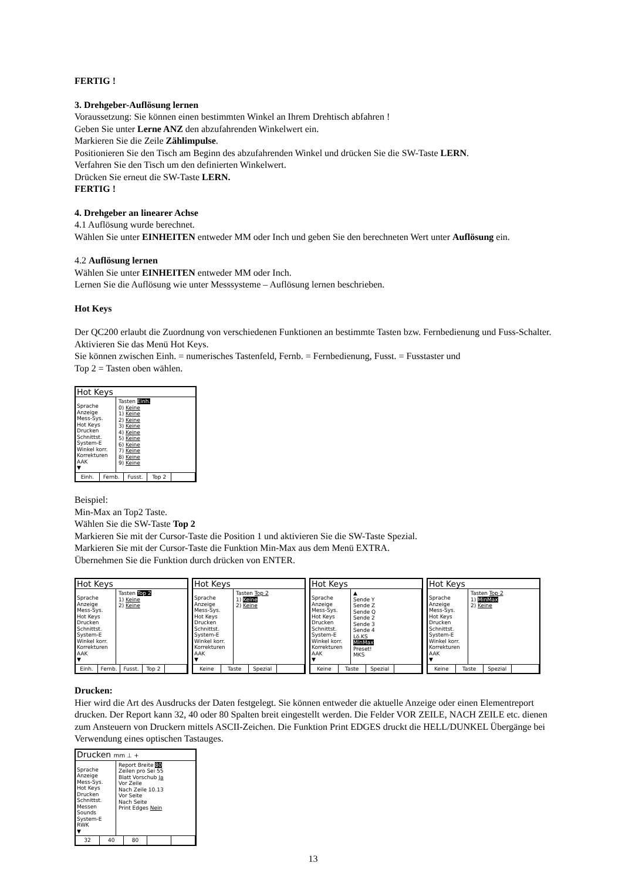FERTIG !
3. Drehgeber-Auflösung lernen
Voraussetzung: Sie können einen bestimmten Winkel an Ihrem Drehtisch abfahren !
Geben Sie unter Lerne ANZ den abzufahrenden Winkelwert ein.
Markieren Sie die Zeile Zählimpulse.
Positionieren Sie den Tisch am Beginn des abzufahrenden Winkel und drücken Sie die SW-Taste LERN.
Verfahren Sie den Tisch um den definierten Winkelwert.
Drücken Sie erneut die SW-Taste LERN.
FERTIG !
4. Drehgeber an linearer Achse
4.1 Auflösung wurde berechnet.
Wählen Sie unter EINHEITEN entweder MM oder Inch und geben Sie den berechneten Wert unter Auflösung ein.
4.2 Auflösung lernen
Wählen Sie unter EINHEITEN entweder MM oder Inch.
Lernen Sie die Auflösung wie unter Messsysteme – Auflösung lernen beschrieben.
Hot Keys
Der QC200 erlaubt die Zuordnung von verschiedenen Funktionen an bestimmte Tasten bzw. Fernbedienung und Fuss-Schalter. Aktivieren Sie das Menü Hot Keys.
Sie können zwischen Einh. = numerisches Tastenfeld, Fernb. = Fernbedienung, Fusst. = Fusstaster und
Top 2 = Tasten oben wählen.
Hot Keys
Sprache
Anzeige
Mess-Sys.
Hot Keys
Drucken
Schnittst.
System-E
Winkel korr.
Korrekturen
AAK
▼
Tasten Einh.
0) Keine
1) Keine
2) Keine
3) Keine
4) Keine
5) Keine
6) Keine
7) Keine
8) Keine
9) Keine
Einh. Fernb. Fusst. Top 2
Beispiel:
Min-Max an Top2 Taste.
Wählen Sie die SW-Taste Top 2
Markieren Sie mit der Cursor-Taste die Position 1 und aktivieren Sie die SW-Taste Spezial.
Markieren Sie mit der Cursor-Taste die Funktion Min-Max aus dem Menü EXTRA.
Übernehmen Sie die Funktion durch drücken von ENTER.
Hot Keys
Sprache
Anzeige
Mess-Sys.
Hot Keys
Drucken
Schnittst.
System-E
Winkel korr.
Korrekturen
AAK
▼
Tasten Top 2
1) Keine
2) Keine
Einh. Fernb. Fusst. Top 2
Hot Keys
Sprache
Anzeige
Mess-Sys.
Hot Keys
Drucken
Schnittst.
System-E
Winkel korr.
Korrekturen
AAK
▼
Tasten Top 2
1) Keine
2) Keine
Keine Taste Spezial
Hot Keys
Sprache
Anzeige
Mess-Sys.
Hot Keys
Drucken
Schnittst.
System-E
Winkel korr.
Korrekturen
AAK
▼
▲
Sende Y
Sende Z
Sende Q
Sende 2
Sende 3
Sende 4
Lö.KS
MinMax
Preset!
MKS
Keine Taste Spezial
Hot Keys
Sprache
Anzeige
Mess-Sys.
Hot Keys
Drucken
Schnittst.
System-E
Winkel korr.
Korrekturen
AAK
▼
Tasten Top 2
1) MinMax
2) Keine
Keine Taste Spezial
Drucken:
Hier wird die Art des Ausdrucks der Daten festgelegt. Sie können entweder die aktuelle Anzeige oder einen Elementreport drucken. Der Report kann 32, 40 oder 80 Spalten breit eingestellt werden. Die Felder VOR ZEILE, NACH ZEILE etc. dienen zum Ansteuern von Druckern mittels ASCII-Zeichen. Die Funktion Print EDGES druckt die HELL/DUNKEL Übergänge bei Verwendung eines optischen Tastauges.
Drucken mm ⊥ +
Sprache
Anzeige
Mess-Sys.
Hot Keys
Drucken
Schnittst.
Messen
Sounds
System-E
RWK
▼
Report Breite 80
Zeilen pro Sei 55
Blatt Vorschub Ja
Vor Zeile
Nach Zeile 10.13
Vor Seite
Nach Seite
Print Edges Nein
32 40 80
13